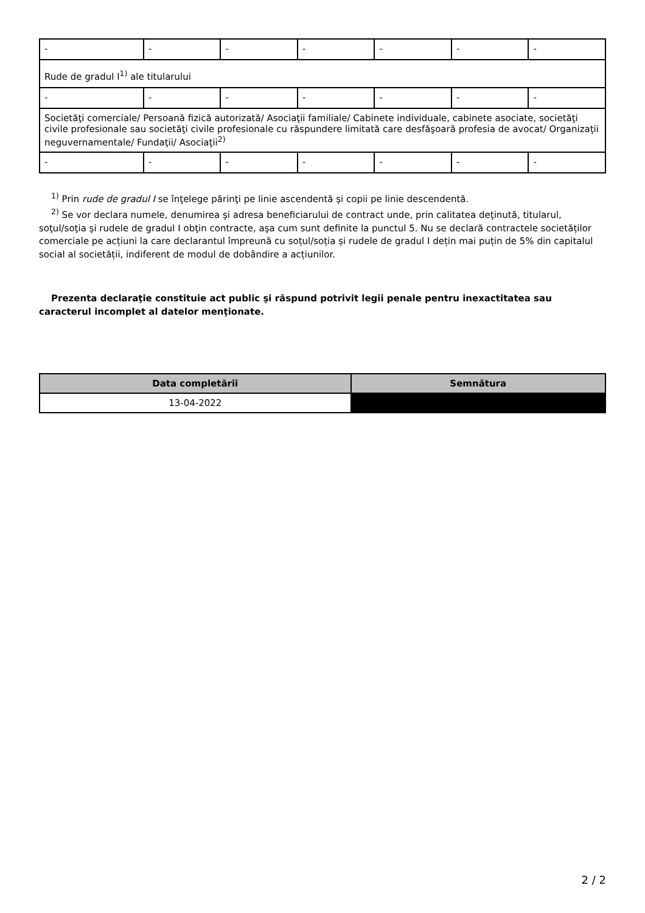| - | - | - | - | - | - | - |
| Rude de gradul I<sup>1)</sup> ale titularului | | | | | | |
| - | - | - | - | - | - | - |
| Societăţi comerciale/ Persoană fizică autorizată/ Asociaţii familiale/ Cabinete individuale, cabinete asociate, societăţi civile profesionale sau societăţi civile profesionale cu răspundere limitată care desfăşoară profesia de avocat/ Organizaţii neguvernamentale/ Fundaţii/ Asociaţii<sup>2)</sup> | | | | | | |
| - | - | - | - | - | - | - |
<sup>1)</sup> Prin rude de gradul I se înţelege părinţi pe linie ascendentă şi copii pe linie descendentă.
<sup>2)</sup> Se vor declara numele, denumirea şi adresa beneficiarului de contract unde, prin calitatea deţinută, titularul, soţul/soţia şi rudele de gradul I obţin contracte, aşa cum sunt definite la punctul 5. Nu se declară contractele societăților comerciale pe acțiuni la care declarantul împreună cu soțul/soția și rudele de gradul I dețin mai puțin de 5% din capitalul social al societății, indiferent de modul de dobândire a acțiunilor.
Prezenta declaraţie constituie act public şi răspund potrivit legii penale pentru inexactitatea sau caracterul incomplet al datelor menţionate.
| Data completării | Semnătura |
| --- | --- |
| 13-04-2022 | |
2 / 2